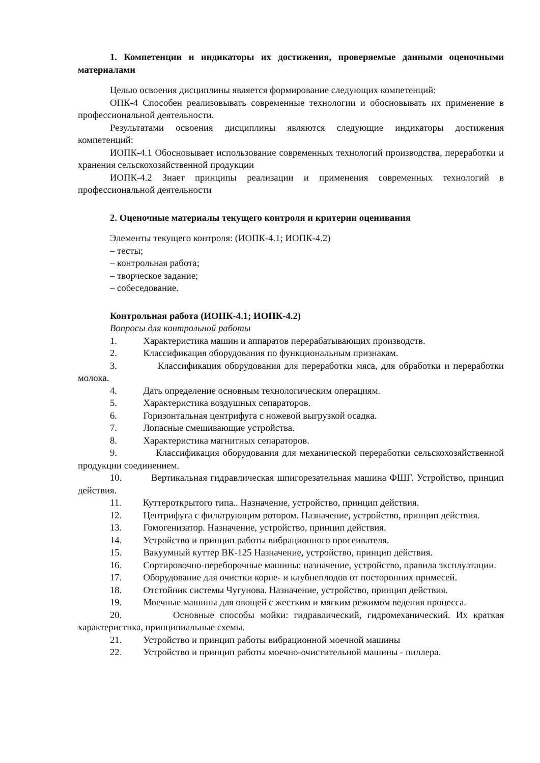1. Компетенции и индикаторы их достижения, проверяемые данными оценочными материалами
Целью освоения дисциплины является формирование следующих компетенций:
ОПК-4 Способен реализовывать современные технологии и обосновывать их применение в профессиональной деятельности.
Результатами освоения дисциплины являются следующие индикаторы достижения компетенций:
ИОПК-4.1 Обосновывает использование современных технологий производства, переработки и хранения сельскохозяйственной продукции
ИОПК-4.2 Знает принципы реализации и применения современных технологий в профессиональной деятельности
2. Оценочные материалы текущего контроля и критерии оценивания
Элементы текущего контроля: (ИОПК-4.1; ИОПК-4.2)
– тесты;
– контрольная работа;
– творческое задание;
– собеседование.
Контрольная работа (ИОПК-4.1; ИОПК-4.2)
Вопросы для контрольной работы
1. Характеристика машин и аппаратов перерабатывающих производств.
2. Классификация оборудования по функциональным признакам.
3. Классификация оборудования для переработки мяса, для обработки и переработки молока.
4. Дать определение основным технологическим операциям.
5. Характеристика воздушных сепараторов.
6. Горизонтальная центрифуга с ножевой выгрузкой осадка.
7. Лопасные смешивающие устройства.
8. Характеристика магнитных сепараторов.
9. Классификация оборудования для механической переработки сельскохозяйственной продукции соединением.
10. Вертикальная гидравлическая шпигорезательная машина ФШГ. Устройство, принцип действия.
11. Куттероткрытого типа.. Назначение, устройство, принцип действия.
12. Центрифуга с фильтрующим ротором. Назначение, устройство, принцип действия.
13. Гомогенизатор. Назначение, устройство, принцип действия.
14. Устройство и принцип работы вибрационного просеивателя.
15. Вакуумный куттер ВК-125 Назначение, устройство, принцип действия.
16. Сортировочно-переборочные машины: назначение, устройство, правила эксплуатации.
17. Оборудование для очистки корне- и клубнеплодов от посторонних примесей.
18. Отстойник системы Чугунова. Назначение, устройство, принцип действия.
19. Моечные машины для овощей с жестким и мягким режимом ведения процесса.
20. Основные способы мойки: гидравлический, гидромеханический. Их краткая характеристика, принципиальные схемы.
21. Устройство и принцип работы вибрационной моечной машины
22. Устройство и принцип работы моечно-очистительной машины - пиллера.